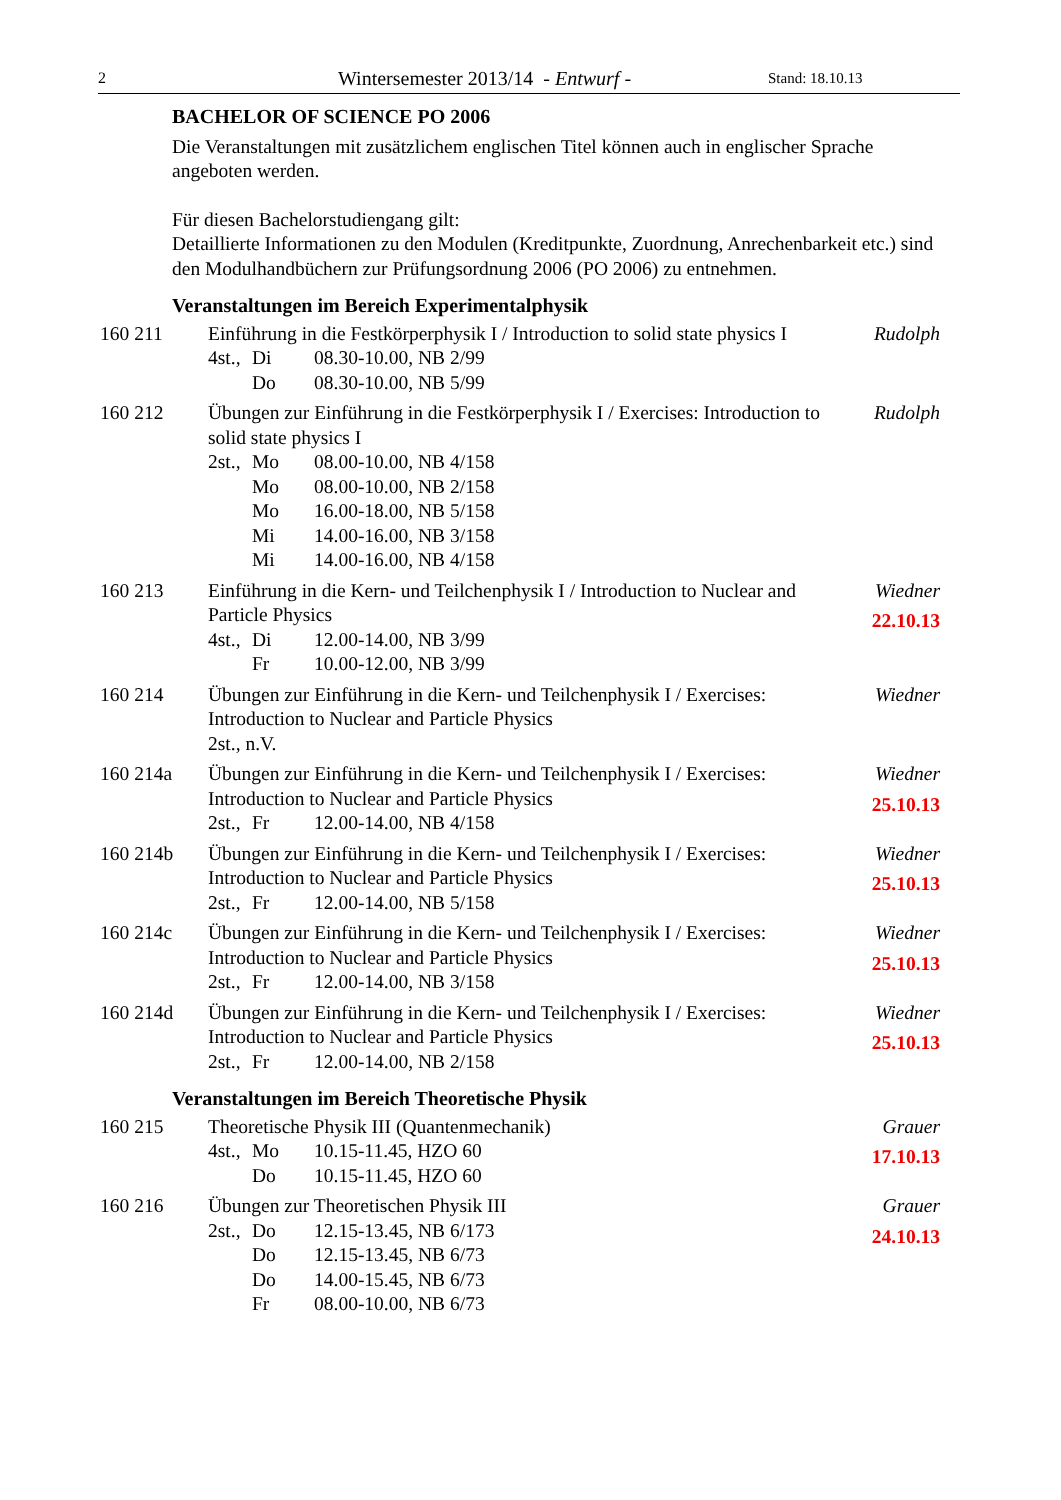2 Wintersemester 2013/14 - Entwurf - Stand: 18.10.13
BACHELOR OF SCIENCE PO 2006
Die Veranstaltungen mit zusätzlichem englischen Titel können auch in englischer Sprache angeboten werden.
Für diesen Bachelorstudiengang gilt:
Detaillierte Informationen zu den Modulen (Kreditpunkte, Zuordnung, Anrechenbarkeit etc.) sind den Modulhandbüchern zur Prüfungsordnung 2006 (PO 2006) zu entnehmen.
Veranstaltungen im Bereich Experimentalphysik
160 211 Einführung in die Festkörperphysik I / Introduction to solid state physics I
4st., Di 08.30-10.00, NB 2/99
Do 08.30-10.00, NB 5/99
Rudolph
160 212 Übungen zur Einführung in die Festkörperphysik I / Exercises: Introduction to solid state physics I
2st., Mo 08.00-10.00, NB 4/158
Mo 08.00-10.00, NB 2/158
Mo 16.00-18.00, NB 5/158
Mi 14.00-16.00, NB 3/158
Mi 14.00-16.00, NB 4/158
Rudolph
160 213 Einführung in die Kern- und Teilchenphysik I / Introduction to Nuclear and Particle Physics
4st., Di 12.00-14.00, NB 3/99
Fr 10.00-12.00, NB 3/99
Wiedner
22.10.13
160 214 Übungen zur Einführung in die Kern- und Teilchenphysik I / Exercises: Introduction to Nuclear and Particle Physics
2st., n.V.
Wiedner
160 214a Übungen zur Einführung in die Kern- und Teilchenphysik I / Exercises: Introduction to Nuclear and Particle Physics
2st., Fr 12.00-14.00, NB 4/158
Wiedner
25.10.13
160 214b Übungen zur Einführung in die Kern- und Teilchenphysik I / Exercises: Introduction to Nuclear and Particle Physics
2st., Fr 12.00-14.00, NB 5/158
Wiedner
25.10.13
160 214c Übungen zur Einführung in die Kern- und Teilchenphysik I / Exercises: Introduction to Nuclear and Particle Physics
2st., Fr 12.00-14.00, NB 3/158
Wiedner
25.10.13
160 214d Übungen zur Einführung in die Kern- und Teilchenphysik I / Exercises: Introduction to Nuclear and Particle Physics
2st., Fr 12.00-14.00, NB 2/158
Wiedner
25.10.13
Veranstaltungen im Bereich Theoretische Physik
160 215 Theoretische Physik III (Quantenmechanik)
4st., Mo 10.15-11.45, HZO 60
Do 10.15-11.45, HZO 60
Grauer
17.10.13
160 216 Übungen zur Theoretischen Physik III
2st., Do 12.15-13.45, NB 6/173
Do 12.15-13.45, NB 6/73
Do 14.00-15.45, NB 6/73
Fr 08.00-10.00, NB 6/73
Grauer
24.10.13